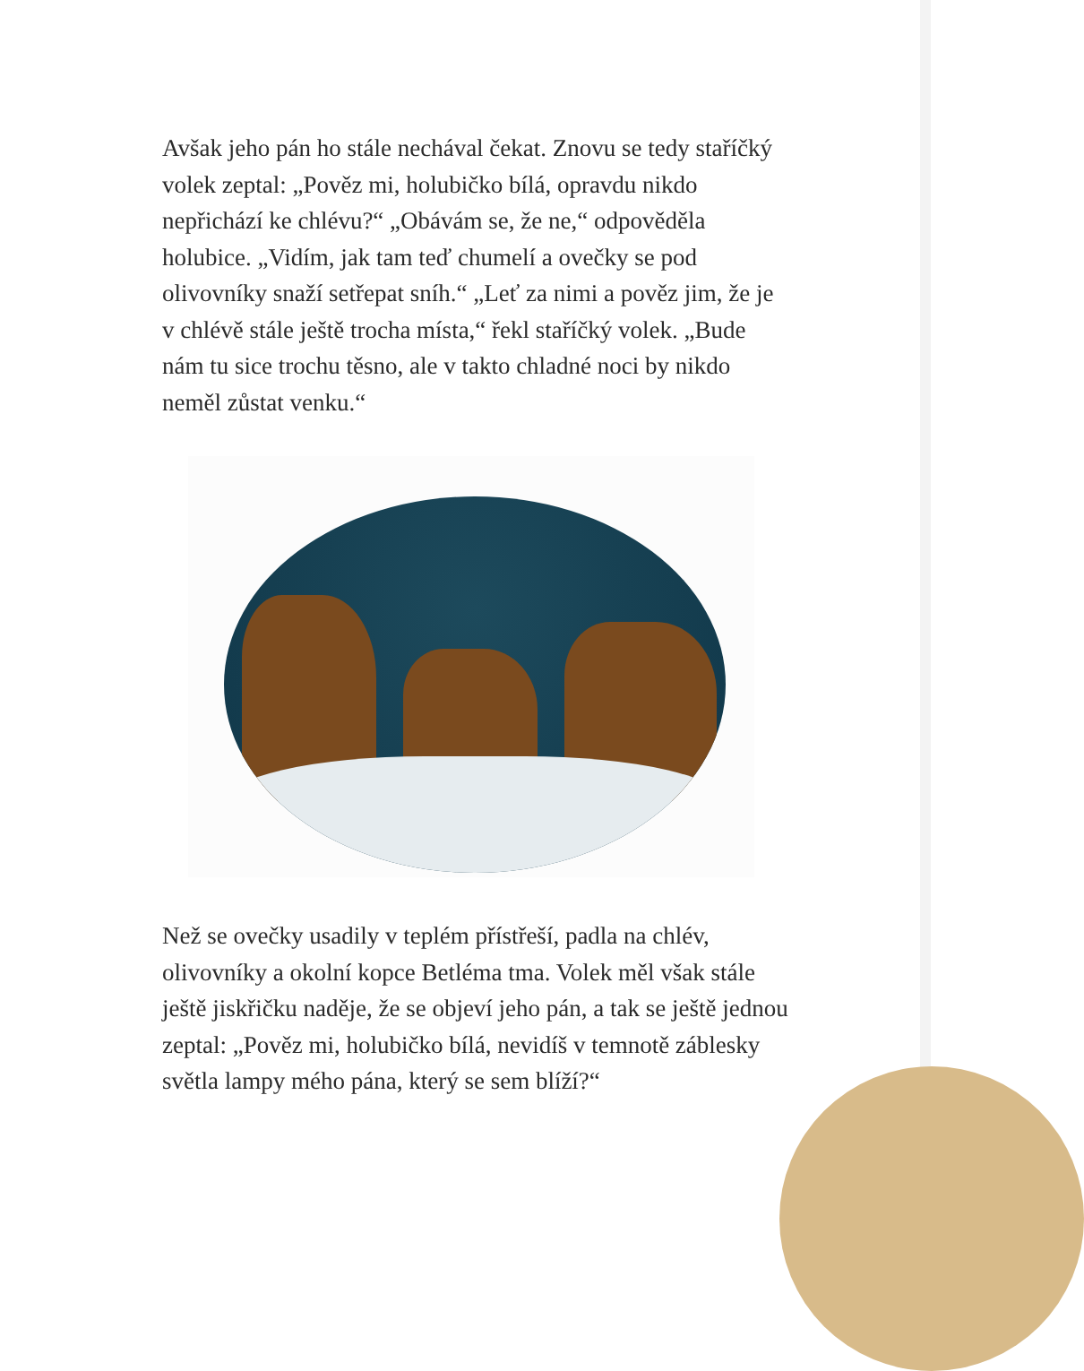Avšak jeho pán ho stále nechával čekat. Znovu se tedy staříčký volek zeptal: „Pověz mi, holubičko bílá, opravdu nikdo nepřichází ke chlévu?“ „Obávám se, že ne,“ odpověděla holubice. „Vidím, jak tam teď chumelí a ovečky se pod olivovníky snaží setřepat sníh.“ „Leť za nimi a pověz jim, že je v chlévě stále ještě trocha místa,“ řekl staříčký volek. „Bude nám tu sice trochu těsno, ale v takto chladné noci by nikdo neměl zůstat venku.“
Než se ovečky usadily v teplém přístřeší, padla na chlév, olivovníky a okolní kopce Betléma tma. Volek měl však stále ještě jiskřičku naděje, že se objeví jeho pán, a tak se ještě jednou zeptal: „Pověz mi, holubičko bílá, nevidíš v temnotě záblesky světla lampy mého pána, který se sem blíží?“